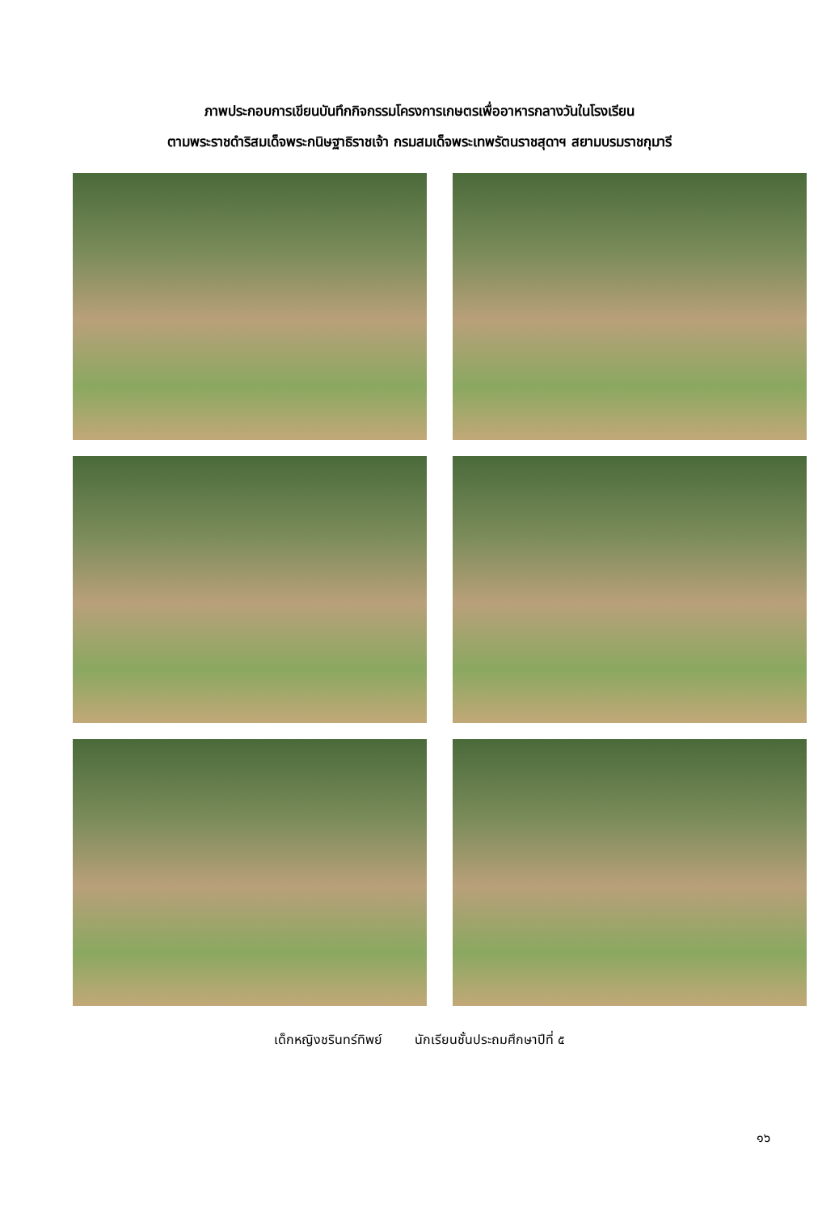ภาพประกอบการเขียนบันทึกกิจกรรมโครงการเกษตรเพื่ออาหารกลางวันในโรงเรียน
ตามพระราชดำริสมเด็จพระกนิษฐาธิราชเจ้า กรมสมเด็จพระเทพรัตนราชสุดาฯ สยามบรมราชกุมารี
เด็กหญิงชรินทร์ทิพย์ นักเรียนชั้นประถมศึกษาปีที่ ๕
๑๖